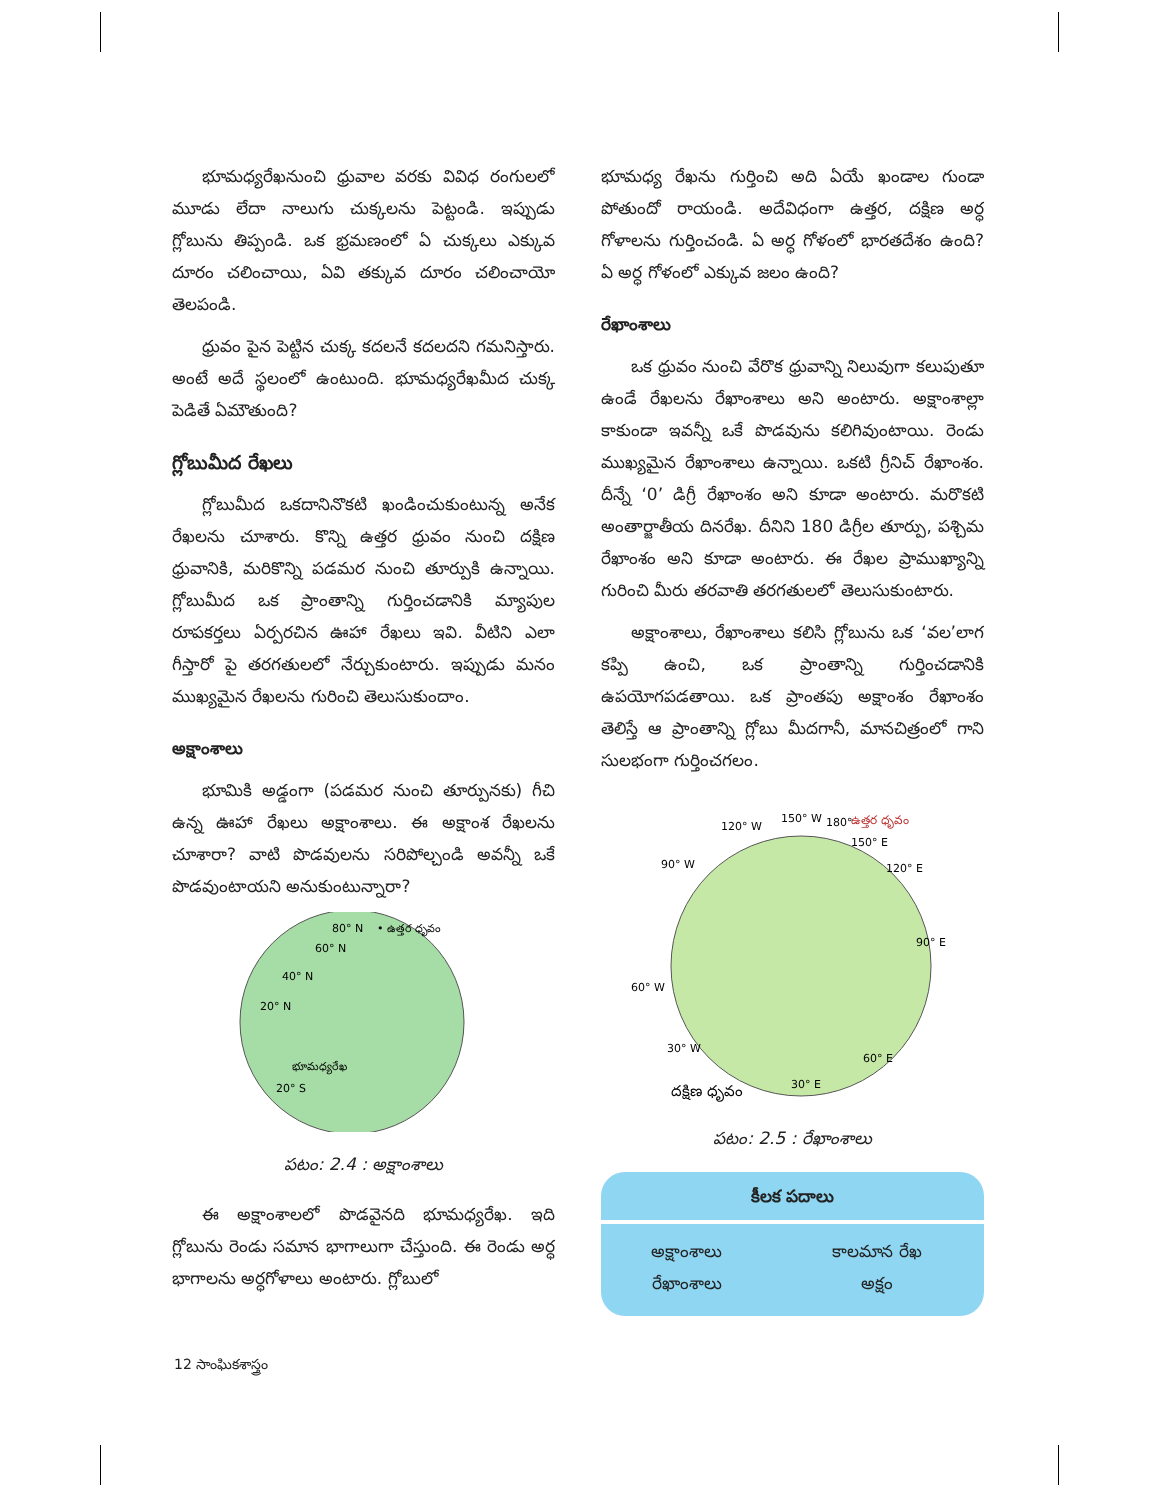భూమధ్యరేఖనుంచి ధ్రువాల వరకు వివిధ రంగులలో మూడు లేదా నాలుగు చుక్కలను పెట్టండి. ఇప్పుడు గ్లోబును తిప్పండి. ఒక భ్రమణంలో ఏ చుక్కలు ఎక్కువ దూరం చలించాయి, ఏవి తక్కువ దూరం చలించాయో తెలపండి.
ధ్రువం పైన పెట్టిన చుక్క కదలనే కదలదని గమనిస్తారు. అంటే అదే స్థలంలో ఉంటుంది. భూమధ్యరేఖమీద చుక్క పెడితే ఏమౌతుంది?
గ్లోబుమీద రేఖలు
గ్లోబుమీద ఒకదానినొకటి ఖండించుకుంటున్న అనేక రేఖలను చూశారు. కొన్ని ఉత్తర ధ్రువం నుంచి దక్షిణ ధ్రువానికి, మరికొన్ని పడమర నుంచి తూర్పుకి ఉన్నాయి. గ్లోబుమీద ఒక ప్రాంతాన్ని గుర్తించడానికి మ్యాపుల రూపకర్తలు ఏర్పరచిన ఊహా రేఖలు ఇవి. వీటిని ఎలా గీస్తారో పై తరగతులలో నేర్చుకుంటారు. ఇప్పుడు మనం ముఖ్యమైన రేఖలను గురించి తెలుసుకుందాం.
అక్షాంశాలు
భూమికి అడ్డంగా (పడమర నుంచి తూర్పునకు) గీచి ఉన్న ఊహా రేఖలు అక్షాంశాలు. ఈ అక్షాంశ రేఖలను చూశారా? వాటి పొడవులను సరిపోల్చండి అవన్నీ ఒకే పొడవుంటాయని అనుకుంటున్నారా?
80° N
• ఉత్తర ధృవం
60° N
40° N
20° N
భూమధ్యరేఖ
20° S
పటం: 2.4 : అక్షాంశాలు
ఈ అక్షాంశాలలో పొడవైనది భూమధ్యరేఖ. ఇది గ్లోబును రెండు సమాన భాగాలుగా చేస్తుంది. ఈ రెండు అర్ధ భాగాలను అర్ధగోళాలు అంటారు. గ్లోబులో
భూమధ్య రేఖను గుర్తించి అది ఏయే ఖండాల గుండా పోతుందో రాయండి. అదేవిధంగా ఉత్తర, దక్షిణ అర్ధ గోళాలను గుర్తించండి. ఏ అర్ధ గోళంలో భారతదేశం ఉంది? ఏ అర్ధ గోళంలో ఎక్కువ జలం ఉంది?
రేఖాంశాలు
ఒక ధ్రువం నుంచి వేరొక ధ్రువాన్ని నిలువుగా కలుపుతూ ఉండే రేఖలను రేఖాంశాలు అని అంటారు. అక్షాంశాల్లా కాకుండా ఇవన్నీ ఒకే పొడవును కలిగివుంటాయి. రెండు ముఖ్యమైన రేఖాంశాలు ఉన్నాయి. ఒకటి గ్రీనిచ్ రేఖాంశం. దీన్నే ‘0’ డిగ్రీ రేఖాంశం అని కూడా అంటారు. మరొకటి అంతార్జాతీయ దినరేఖ. దీనిని 180 డిగ్రీల తూర్పు, పశ్చిమ రేఖాంశం అని కూడా అంటారు. ఈ రేఖల ప్రాముఖ్యాన్ని గురించి మీరు తరవాతి తరగతులలో తెలుసుకుంటారు.
అక్షాంశాలు, రేఖాంశాలు కలిసి గ్లోబును ఒక ‘వల’లాగ కప్పి ఉంచి, ఒక ప్రాంతాన్ని గుర్తించడానికి ఉపయోగపడతాయి. ఒక ప్రాంతపు అక్షాంశం రేఖాంశం తెలిస్తే ఆ ప్రాంతాన్ని గ్లోబు మీదగానీ, మానచిత్రంలో గాని సులభంగా గుర్తించగలం.
120° W
150° W
180°
ఉత్తర ధృవం
150° E
90° W
120° E
90° E
60° W
30° W
60° E
30° E
దక్షిణ ధృవం
పటం: 2.5 : రేఖాంశాలు
కీలక పదాలు
| అక్షాంశాలు రేఖాంశాలు | కాలమాన రేఖ అక్షం |
12 సాంఘికశాస్త్రం